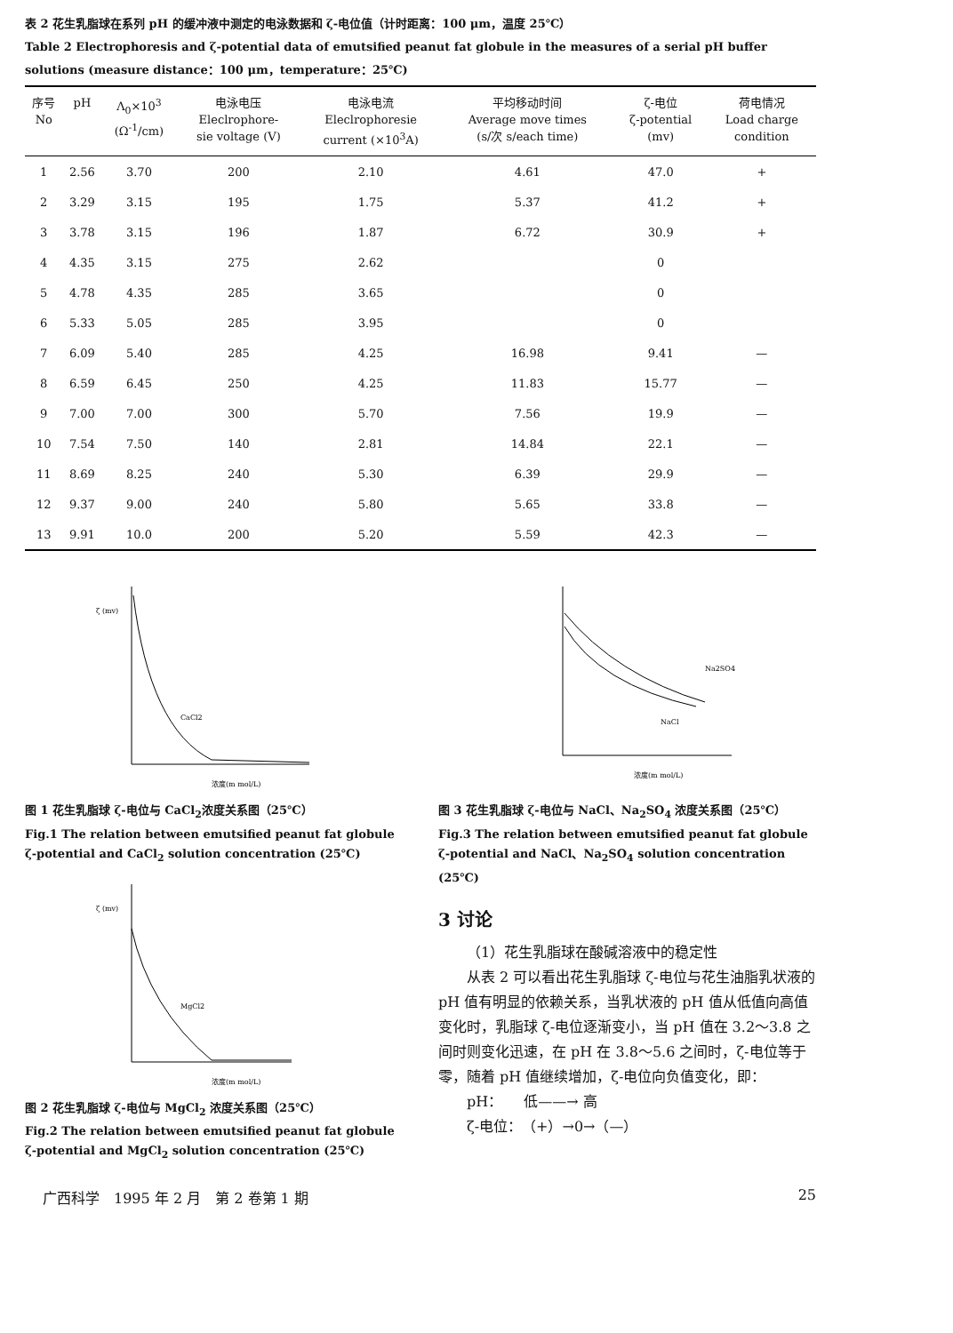表 2 花生乳脂球在系列 pH 的缓冲液中测定的电泳数据和 ζ-电位值（计时距离：100 μm，温度 25℃）
Table 2 Electrophoresis and ζ-potential data of emutsified peanut fat globule in the measures of a serial pH buffer solutions (measure distance：100 μm，temperature：25℃)
| 序号 No | pH | Λ<sub>0</sub>×10<sup>3</sup> (Ω<sup>-1</sup>/cm) | 电泳电压 Eleclrophore- sie voltage (V) | 电泳电流 Eleclrophoresie current (×10<sup>3</sup>A) | 平均移动时间 Average move times (s/次 s/each time) | ζ-电位 ζ-potential (mv) | 荷电情况 Load charge condition |
| --- | --- | --- | --- | --- | --- | --- | --- |
| 1 | 2.56 | 3.70 | 200 | 2.10 | 4.61 | 47.0 | + |
| 2 | 3.29 | 3.15 | 195 | 1.75 | 5.37 | 41.2 | + |
| 3 | 3.78 | 3.15 | 196 | 1.87 | 6.72 | 30.9 | + |
| 4 | 4.35 | 3.15 | 275 | 2.62 | | 0 | |
| 5 | 4.78 | 4.35 | 285 | 3.65 | | 0 | |
| 6 | 5.33 | 5.05 | 285 | 3.95 | | 0 | |
| 7 | 6.09 | 5.40 | 285 | 4.25 | 16.98 | 9.41 | — |
| 8 | 6.59 | 6.45 | 250 | 4.25 | 11.83 | 15.77 | — |
| 9 | 7.00 | 7.00 | 300 | 5.70 | 7.56 | 19.9 | — |
| 10 | 7.54 | 7.50 | 140 | 2.81 | 14.84 | 22.1 | — |
| 11 | 8.69 | 8.25 | 240 | 5.30 | 6.39 | 29.9 | — |
| 12 | 9.37 | 9.00 | 240 | 5.80 | 5.65 | 33.8 | — |
| 13 | 9.91 | 10.0 | 200 | 5.20 | 5.59 | 42.3 | — |
CaCl2
浓度(m mol/L)
ζ (mv)
图 1 花生乳脂球 ζ-电位与 CaCl<sub>2</sub>浓度关系图（25℃）
Fig.1 The relation between emutsified peanut fat globule ζ-potential and CaCl<sub>2</sub> solution concentration (25℃)
MgCl2
浓度(m mol/L)
ζ (mv)
图 2 花生乳脂球 ζ-电位与 MgCl<sub>2</sub> 浓度关系图（25℃）
Fig.2 The relation between emutsified peanut fat globule ζ-potential and MgCl<sub>2</sub> solution concentration (25℃)
Na2SO4
NaCl
浓度(m mol/L)
图 3 花生乳脂球 ζ-电位与 NaCl、Na<sub>2</sub>SO<sub>4</sub> 浓度关系图（25℃）
Fig.3 The relation between emutsified peanut fat globule ζ-potential and NaCl、Na<sub>2</sub>SO<sub>4</sub> solution concentration (25℃)
3 讨论
（1）花生乳脂球在酸碱溶液中的稳定性
从表 2 可以看出花生乳脂球 ζ-电位与花生油脂乳状液的 pH 值有明显的依赖关系，当乳状液的 pH 值从低值向高值变化时，乳脂球 ζ-电位逐渐变小，当 pH 值在 3.2～3.8 之间时则变化迅速，在 pH 在 3.8～5.6 之间时，ζ-电位等于零，随着 pH 值继续增加，ζ-电位向负值变化，即：
pH：　　低——→ 高
ζ-电位：　（+）→0→（—）
广西科学　1995 年 2 月　第 2 卷第 1 期 25